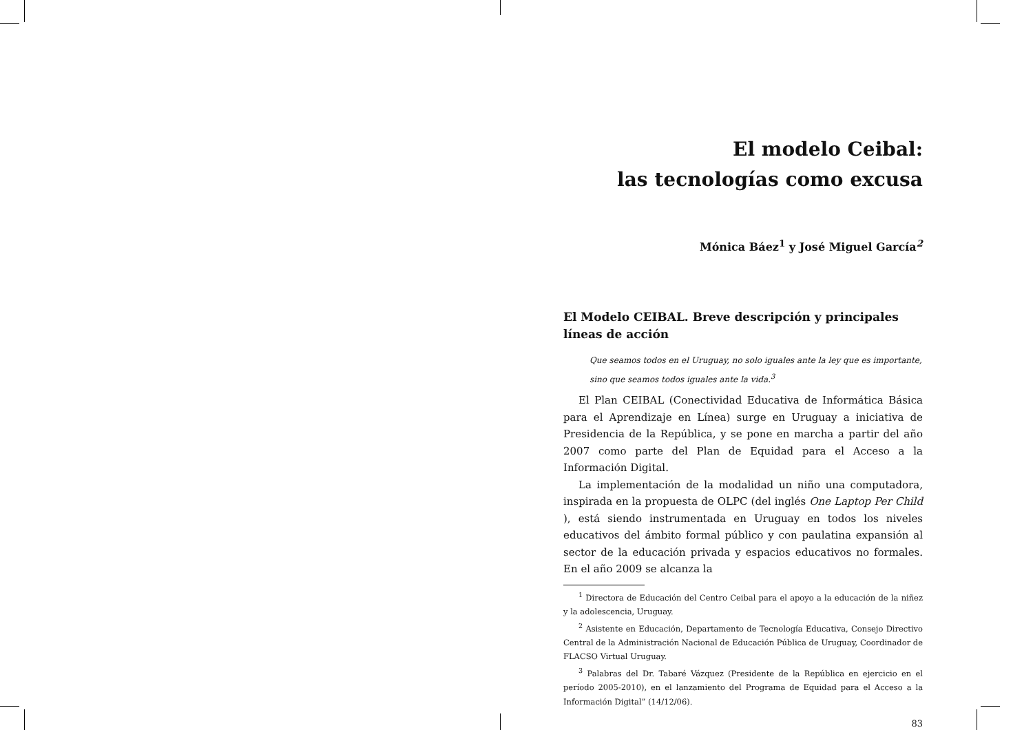El modelo Ceibal:
las tecnologías como excusa
Mónica Báez<sup>1</sup> y José Miguel García<sup>2</sup>
El Modelo CEIBAL. Breve descripción y principales líneas de acción
Que seamos todos en el Uruguay, no solo iguales ante la ley que es importante, sino que seamos todos iguales ante la vida.<sup>3</sup>
El Plan CEIBAL (Conectividad Educativa de Informática Básica para el Aprendizaje en Línea) surge en Uruguay a iniciativa de Presidencia de la República, y se pone en marcha a partir del año 2007 como parte del Plan de Equidad para el Acceso a la Información Digital.
La implementación de la modalidad un niño una computadora, inspirada en la propuesta de OLPC (del inglés One Laptop Per Child ), está siendo instrumentada en Uruguay en todos los niveles educativos del ámbito formal público y con paulatina expansión al sector de la educación privada y espacios educativos no formales. En el año 2009 se alcanza la
<sup>1</sup> Directora de Educación del Centro Ceibal para el apoyo a la educación de la niñez y la adolescencia, Uruguay.
<sup>2</sup> Asistente en Educación, Departamento de Tecnología Educativa, Consejo Directivo Central de la Administración Nacional de Educación Pública de Uruguay, Coordinador de FLACSO Virtual Uruguay.
<sup>3</sup> Palabras del Dr. Tabaré Vázquez (Presidente de la República en ejercicio en el período 2005-2010), en el lanzamiento del Programa de Equidad para el Acceso a la Información Digital” (14/12/06).
83